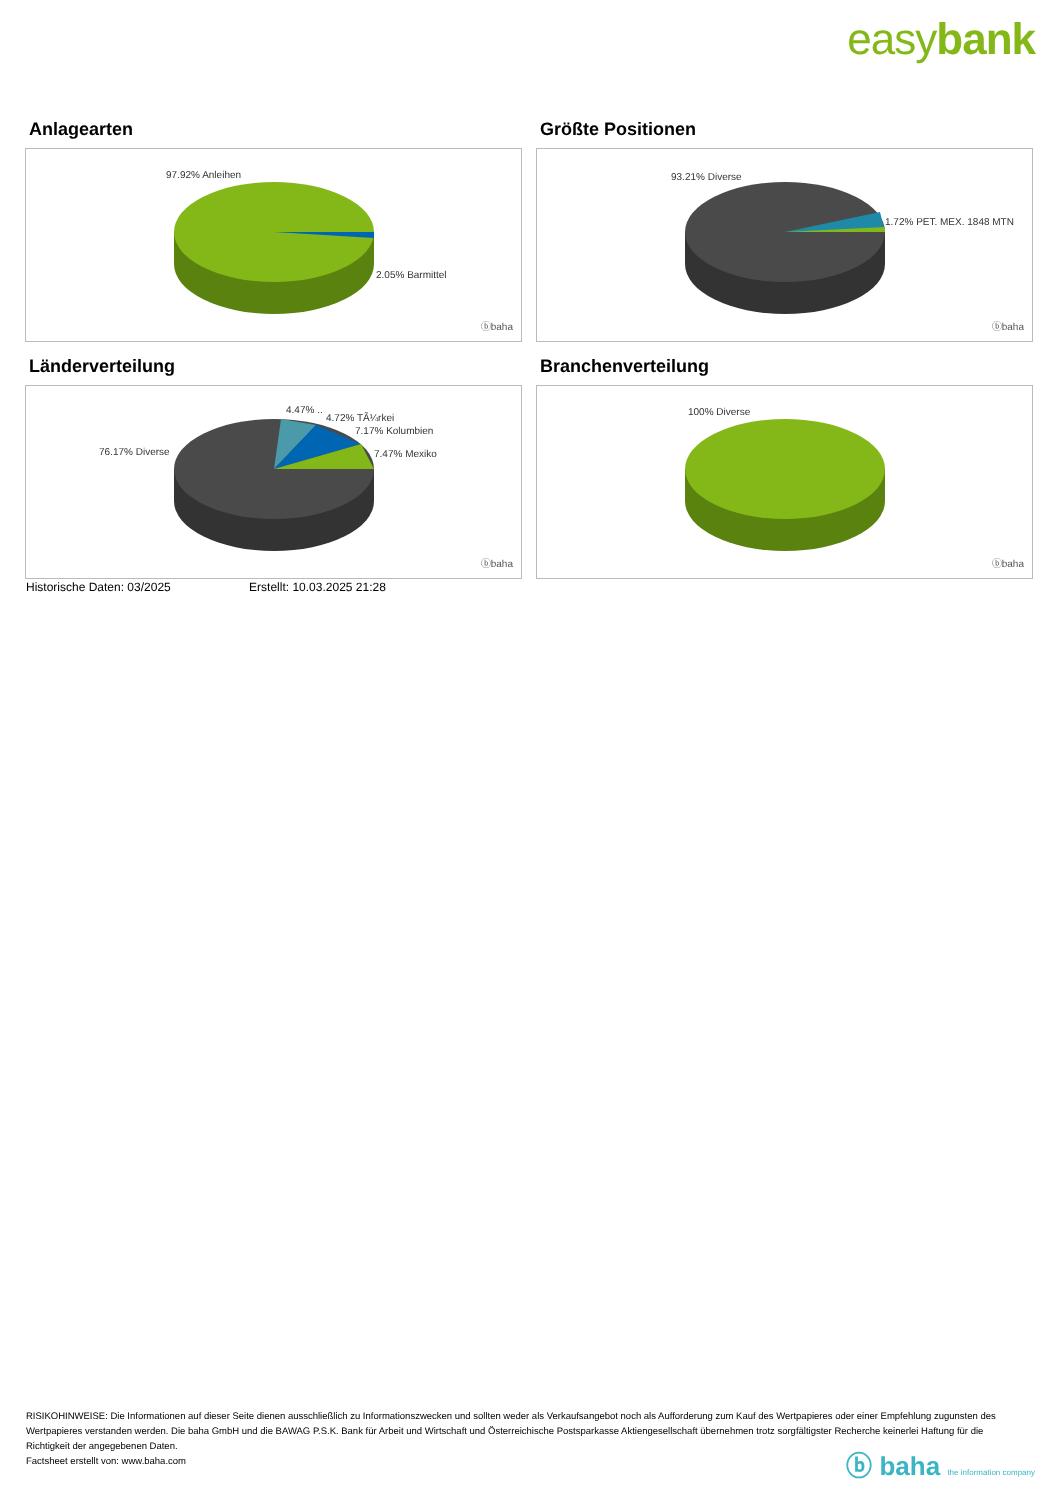easybank
Anlagearten
97.92% Anleihen
2.05% Barmittel
ⓑbaha
Größte Positionen
93.21% Diverse
1.72% PET. MEX. 1848 MTN
ⓑbaha
Länderverteilung
4.47% ..
4.72% TÃ¼rkei
7.17% Kolumbien
7.47% Mexiko 76.17% Diverse
ⓑbaha
Branchenverteilung
100% Diverse
ⓑbaha
Historische Daten: 03/2025 Erstellt: 10.03.2025 21:28
RISIKOHINWEISE: Die Informationen auf dieser Seite dienen ausschließlich zu Informationszwecken und sollten weder als Verkaufsangebot noch als Aufforderung zum Kauf des Wertpapieres oder einer Empfehlung zugunsten des Wertpapieres verstanden werden. Die baha GmbH und die BAWAG P.S.K. Bank für Arbeit und Wirtschaft und Österreichische Postsparkasse Aktiengesellschaft übernehmen trotz sorgfältigster Recherche keinerlei Haftung für die Richtigkeit der angegebenen Daten.
Factsheet erstellt von: www.baha.com
ⓑ baha the information company